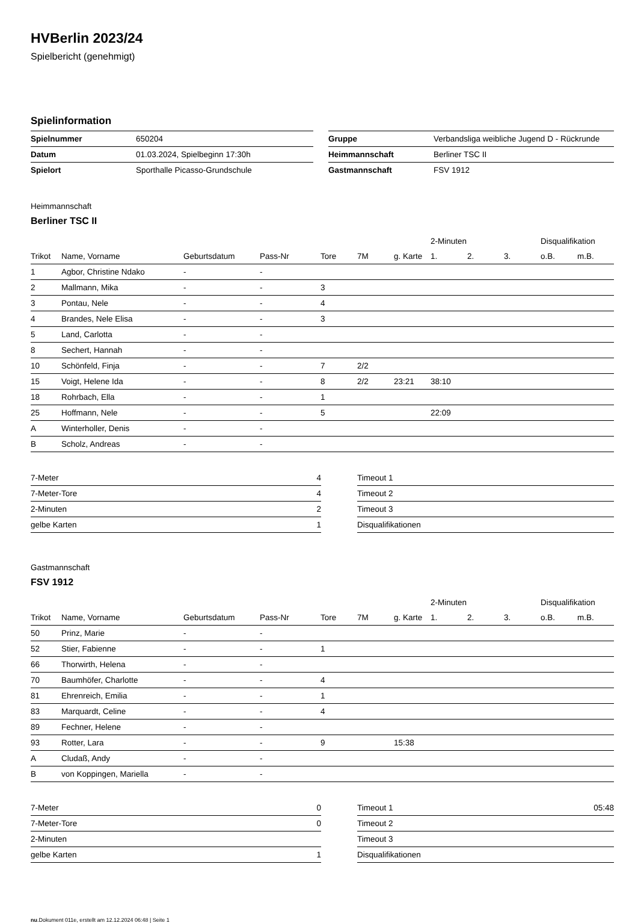HVBerlin 2023/24
Spielbericht (genehmigt)
Spielinformation
| Spielnummer | 650204 |
| Datum | 01.03.2024, Spielbeginn 17:30h |
| Spielort | Sporthalle Picasso-Grundschule |
| Gruppe | Verbandsliga weibliche Jugend D - Rückrunde |
| Heimmannschaft | Berliner TSC II |
| Gastmannschaft | FSV 1912 |
Heimmannschaft
Berliner TSC II
| | | | | | | | 2-Minuten | | | Disqualifikation | |
| --- | --- | --- | --- | --- | --- | --- | --- | --- | --- | --- | --- |
| Trikot | Name, Vorname | Geburtsdatum | Pass-Nr | Tore | 7M | g. Karte | 1. | 2. | 3. | o.B. | m.B. |
| 1 | Agbor, Christine Ndako | - | - | | | | | | | | |
| 2 | Mallmann, Mika | - | - | 3 | | | | | | | |
| 3 | Pontau, Nele | - | - | 4 | | | | | | | |
| 4 | Brandes, Nele Elisa | - | - | 3 | | | | | | | |
| 5 | Land, Carlotta | - | - | | | | | | | | |
| 8 | Sechert, Hannah | - | - | | | | | | | | |
| 10 | Schönfeld, Finja | - | - | 7 | 2/2 | | | | | | |
| 15 | Voigt, Helene Ida | - | - | 8 | 2/2 | 23:21 | 38:10 | | | | |
| 18 | Rohrbach, Ella | - | - | 1 | | | | | | | |
| 25 | Hoffmann, Nele | - | - | 5 | | | 22:09 | | | | |
| A | Winterholler, Denis | - | - | | | | | | | | |
| B | Scholz, Andreas | - | - | | | | | | | | |
| 7-Meter | 4 |
| 7-Meter-Tore | 4 |
| 2-Minuten | 2 |
| gelbe Karten | 1 |
| Timeout 1 | |
| Timeout 2 | |
| Timeout 3 | |
| Disqualifikationen | |
Gastmannschaft
FSV 1912
| | | | | | | | 2-Minuten | | | Disqualifikation | |
| --- | --- | --- | --- | --- | --- | --- | --- | --- | --- | --- | --- |
| Trikot | Name, Vorname | Geburtsdatum | Pass-Nr | Tore | 7M | g. Karte | 1. | 2. | 3. | o.B. | m.B. |
| 50 | Prinz, Marie | - | - | | | | | | | | |
| 52 | Stier, Fabienne | - | - | 1 | | | | | | | |
| 66 | Thorwirth, Helena | - | - | | | | | | | | |
| 70 | Baumhöfer, Charlotte | - | - | 4 | | | | | | | |
| 81 | Ehrenreich, Emilia | - | - | 1 | | | | | | | |
| 83 | Marquardt, Celine | - | - | 4 | | | | | | | |
| 89 | Fechner, Helene | - | - | | | | | | | | |
| 93 | Rotter, Lara | - | - | 9 | | 15:38 | | | | | |
| A | Cludaß, Andy | - | - | | | | | | | | |
| B | von Koppingen, Mariella | - | - | | | | | | | | |
| 7-Meter | 0 |
| 7-Meter-Tore | 0 |
| 2-Minuten | |
| gelbe Karten | 1 |
| Timeout 1 | 05:48 |
| Timeout 2 | |
| Timeout 3 | |
| Disqualifikationen | |
nu.Dokument 011e, erstellt am 12.12.2024 06:48 | Seite 1